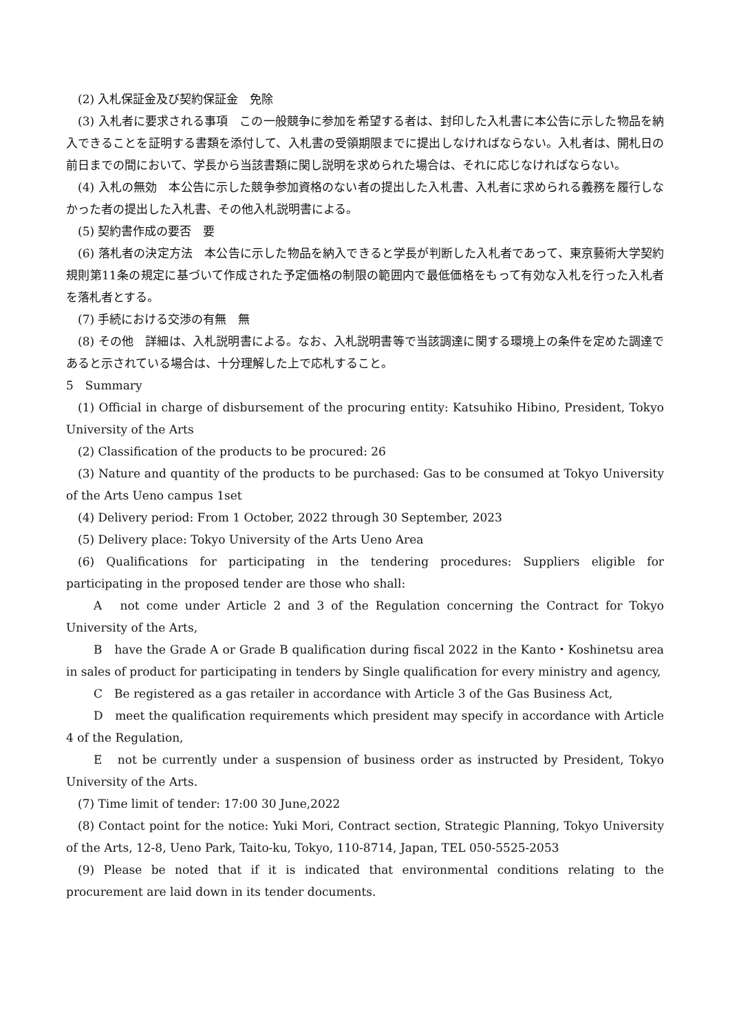(2) 入札保証金及び契約保証金　免除
(3) 入札者に要求される事項　この一般競争に参加を希望する者は、封印した入札書に本公告に示した物品を納入できることを証明する書類を添付して、入札書の受領期限までに提出しなければならない。入札者は、開札日の前日までの間において、学長から当該書類に関し説明を求められた場合は、それに応じなければならない。
(4) 入札の無効　本公告に示した競争参加資格のない者の提出した入札書、入札者に求められる義務を履行しなかった者の提出した入札書、その他入札説明書による。
(5) 契約書作成の要否　要
(6) 落札者の決定方法　本公告に示した物品を納入できると学長が判断した入札者であって、東京藝術大学契約規則第11条の規定に基づいて作成された予定価格の制限の範囲内で最低価格をもって有効な入札を行った入札者を落札者とする。
(7) 手続における交渉の有無　無
(8) その他　詳細は、入札説明書による。なお、入札説明書等で当該調達に関する環境上の条件を定めた調達であると示されている場合は、十分理解した上で応札すること。
5　Summary
(1) Official in charge of disbursement of the procuring entity: Katsuhiko Hibino, President, Tokyo University of the Arts
(2) Classification of the products to be procured: 26
(3) Nature and quantity of the products to be purchased: Gas to be consumed at Tokyo University of the Arts Ueno campus 1set
(4) Delivery period: From 1 October, 2022 through 30 September, 2023
(5) Delivery place: Tokyo University of the Arts Ueno Area
(6) Qualifications for participating in the tendering procedures: Suppliers eligible for participating in the proposed tender are those who shall:
A　not come under Article 2 and 3 of the Regulation concerning the Contract for Tokyo University of the Arts,
B　have the Grade A or Grade B qualification during fiscal 2022 in the Kanto・Koshinetsu area in sales of product for participating in tenders by Single qualification for every ministry and agency,
C　Be registered as a gas retailer in accordance with Article 3 of the Gas Business Act,
D　meet the qualification requirements which president may specify in accordance with Article 4 of the Regulation,
E　not be currently under a suspension of business order as instructed by President, Tokyo University of the Arts.
(7) Time limit of tender: 17:00 30 June,2022
(8) Contact point for the notice: Yuki Mori, Contract section, Strategic Planning, Tokyo University of the Arts, 12-8, Ueno Park, Taito-ku, Tokyo, 110-8714, Japan, TEL 050-5525-2053
(9) Please be noted that if it is indicated that environmental conditions relating to the procurement are laid down in its tender documents.